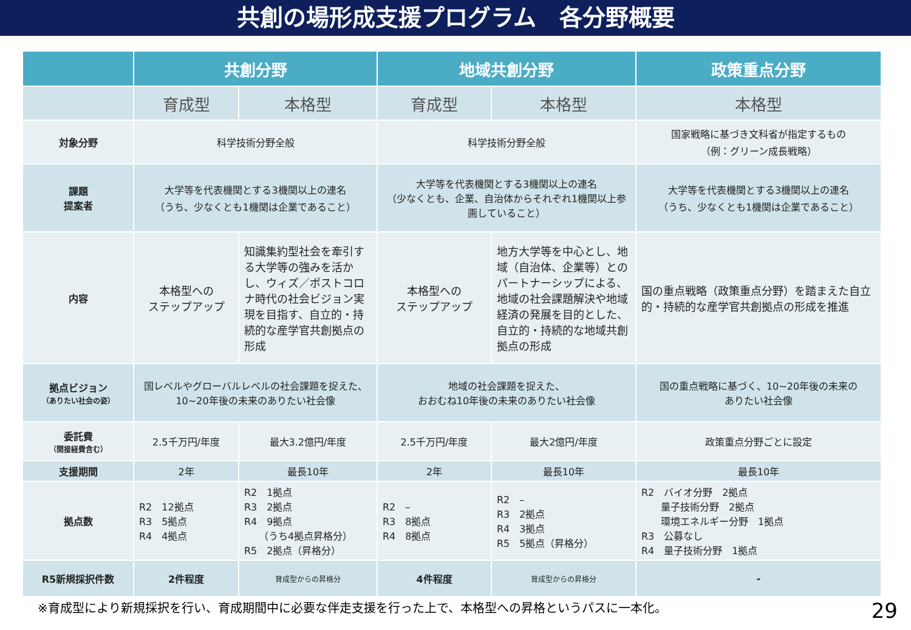共創の場形成支援プログラム　各分野概要
| | 共創分野 | | 地域共創分野 | | 政策重点分野 |
| --- | --- | --- | --- | --- | --- |
| | 育成型 | 本格型 | 育成型 | 本格型 | 本格型 |
| 対象分野 | 科学技術分野全般 | | 科学技術分野全般 | | 国家戦略に基づき文科省が指定するもの （例：グリーン成長戦略） |
| 課題 提案者 | 大学等を代表機関とする3機関以上の連名 （うち、少なくとも1機関は企業であること） | | 大学等を代表機関とする3機関以上の連名 （少なくとも、企業、自治体からそれぞれ1機関以上参画していること） | | 大学等を代表機関とする3機関以上の連名 （うち、少なくとも1機関は企業であること） |
| 内容 | 本格型への ステップアップ | 知識集約型社会を牽引する大学等の強みを活かし、ウィズ／ポストコロナ時代の社会ビジョン実現を目指す、自立的・持続的な産学官共創拠点の形成 | 本格型への ステップアップ | 地方大学等を中心とし、地域（自治体、企業等）とのパートナーシップによる、地域の社会課題解決や地域経済の発展を目的とした、自立的・持続的な地域共創拠点の形成 | 国の重点戦略（政策重点分野）を踏まえた自立的・持続的な産学官共創拠点の形成を推進 |
| 拠点ビジョン （ありたい社会の姿） | 国レベルやグローバルレベルの社会課題を捉えた、 10~20年後の未来のありたい社会像 | | 地域の社会課題を捉えた、 おおむね10年後の未来のありたい社会像 | | 国の重点戦略に基づく、10~20年後の未来の ありたい社会像 |
| 委託費 （間接経費含む） | 2.5千万円/年度 | 最大3.2億円/年度 | 2.5千万円/年度 | 最大2億円/年度 | 政策重点分野ごとに設定 |
| 支援期間 | 2年 | 最長10年 | 2年 | 最長10年 | 最長10年 |
| 拠点数 | R2 12拠点 R3 5拠点 R4 4拠点 | R2 1拠点 R3 2拠点 R4 9拠点 （うち4拠点昇格分） R5 2拠点（昇格分） | R2 – R3 8拠点 R4 8拠点 | R2 – R3 2拠点 R4 3拠点 R5 5拠点（昇格分） | R2 バイオ分野 2拠点 量子技術分野 2拠点 環境エネルギー分野 1拠点 R3 公募なし R4 量子技術分野 1拠点 |
| R5新規採択件数 | 2件程度 | 育成型からの昇格分 | 4件程度 | 育成型からの昇格分 | - |
※育成型により新規採択を行い、育成期間中に必要な伴走支援を行った上で、本格型への昇格というパスに一本化。 29